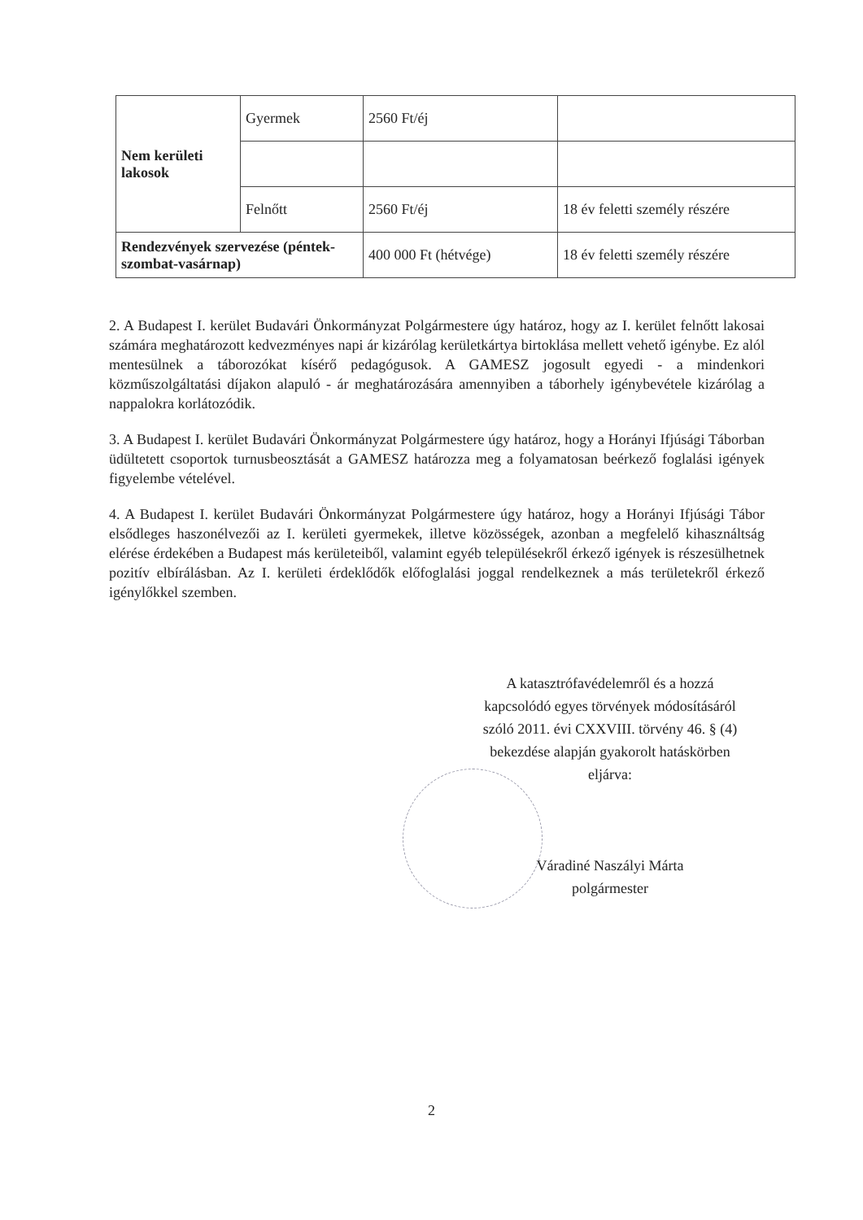| Nem kerületi lakosok | Gyermek | 2560 Ft/éj | |
| | Felnőtt | 2560 Ft/éj | 18 év feletti személy részére |
| Rendezvények szervezése (péntek-szombat-vasárnap) | | 400 000 Ft (hétvége) | 18 év feletti személy részére |
2. A Budapest I. kerület Budavári Önkormányzat Polgármestere úgy határoz, hogy az I. kerület felnőtt lakosai számára meghatározott kedvezményes napi ár kizárólag kerületkártya birtoklása mellett vehető igénybe. Ez alól mentesülnek a táborozókat kísérő pedagógusok. A GAMESZ jogosult egyedi - a mindenkori közműszolgáltatási díjakon alapuló - ár meghatározására amennyiben a táborhely igénybevétele kizárólag a nappalokra korlátozódik.
3. A Budapest I. kerület Budavári Önkormányzat Polgármestere úgy határoz, hogy a Horányi Ifjúsági Táborban üdültetett csoportok turnusbeosztását a GAMESZ határozza meg a folyamatosan beérkező foglalási igények figyelembe vételével.
4. A Budapest I. kerület Budavári Önkormányzat Polgármestere úgy határoz, hogy a Horányi Ifjúsági Tábor elsődleges haszonélvezői az I. kerületi gyermekek, illetve közösségek, azonban a megfelelő kihasználtság elérése érdekében a Budapest más kerületeiből, valamint egyéb településekről érkező igények is részesülhetnek pozitív elbírálásban. Az I. kerületi érdeklődők előfoglalási joggal rendelkeznek a más területekről érkező igénylőkkel szemben.
A katasztrófavédelemről és a hozzá
kapcsolódó egyes törvények módosításáról
szóló 2011. évi CXXVIII. törvény 46. § (4)
bekezdése alapján gyakorolt hatáskörben
eljárva:
Váradiné Naszályi Márta
polgármester
2